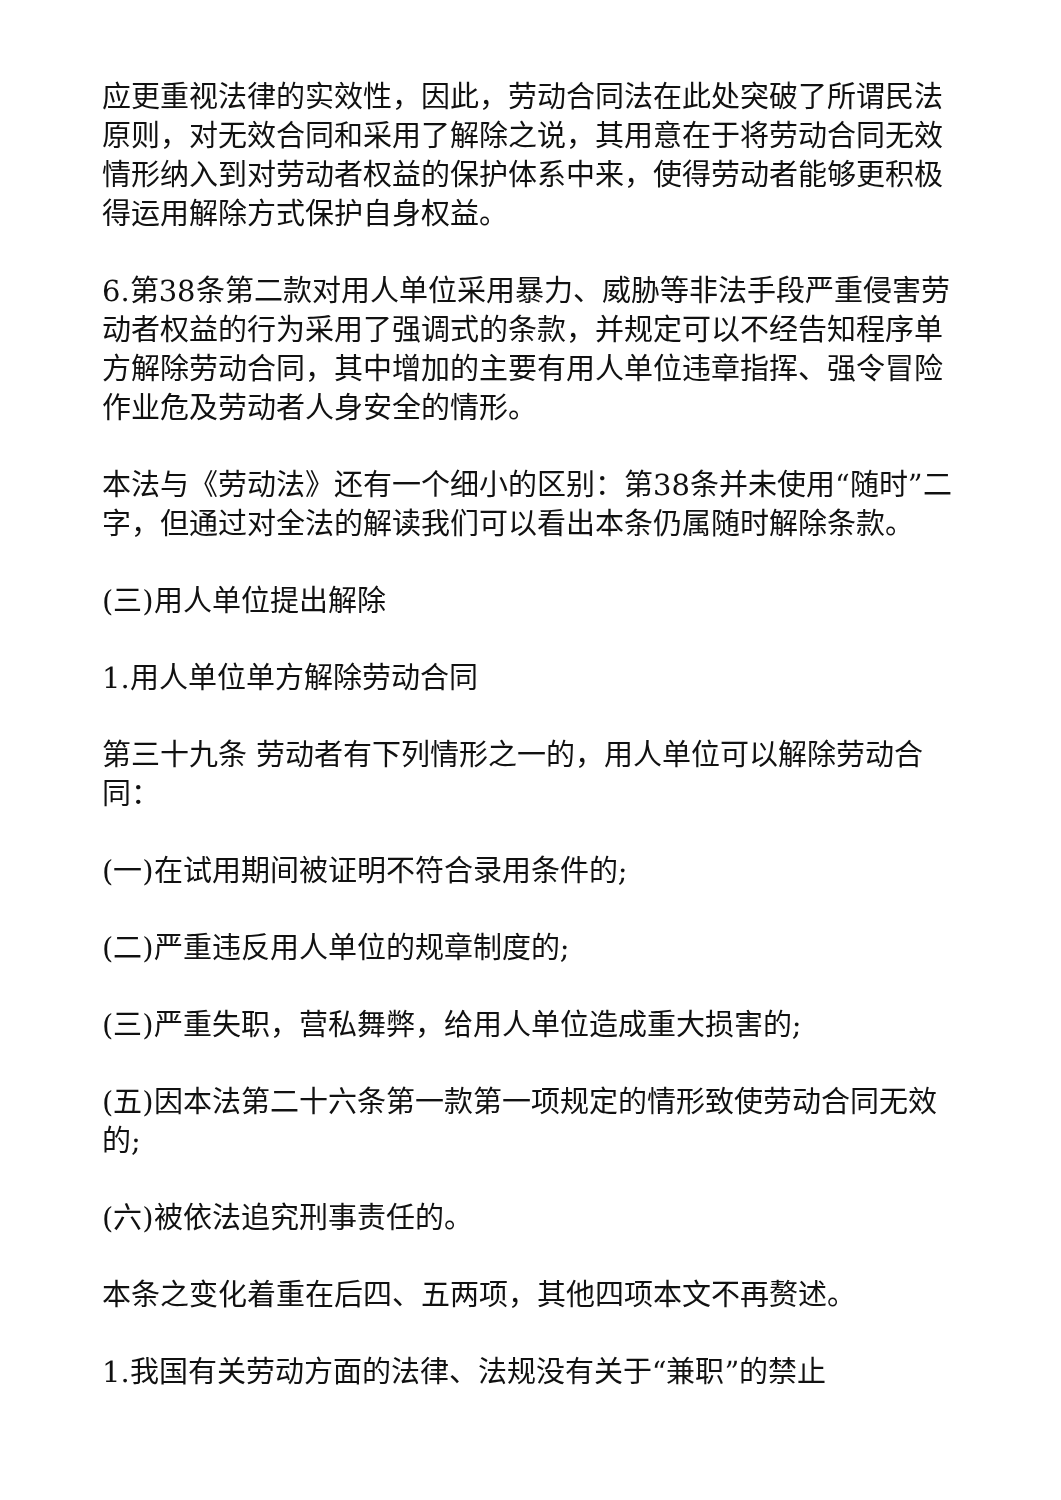应更重视法律的实效性，因此，劳动合同法在此处突破了所谓民法原则，对无效合同和采用了解除之说，其用意在于将劳动合同无效情形纳入到对劳动者权益的保护体系中来，使得劳动者能够更积极得运用解除方式保护自身权益。
6.第38条第二款对用人单位采用暴力、威胁等非法手段严重侵害劳动者权益的行为采用了强调式的条款，并规定可以不经告知程序单方解除劳动合同，其中增加的主要有用人单位违章指挥、强令冒险作业危及劳动者人身安全的情形。
本法与《劳动法》还有一个细小的区别：第38条并未使用“随时”二字，但通过对全法的解读我们可以看出本条仍属随时解除条款。
(三)用人单位提出解除
1.用人单位单方解除劳动合同
第三十九条 劳动者有下列情形之一的，用人单位可以解除劳动合同：
(一)在试用期间被证明不符合录用条件的;
(二)严重违反用人单位的规章制度的;
(三)严重失职，营私舞弊，给用人单位造成重大损害的;
(五)因本法第二十六条第一款第一项规定的情形致使劳动合同无效的;
(六)被依法追究刑事责任的。
本条之变化着重在后四、五两项，其他四项本文不再赘述。
1.我国有关劳动方面的法律、法规没有关于“兼职”的禁止